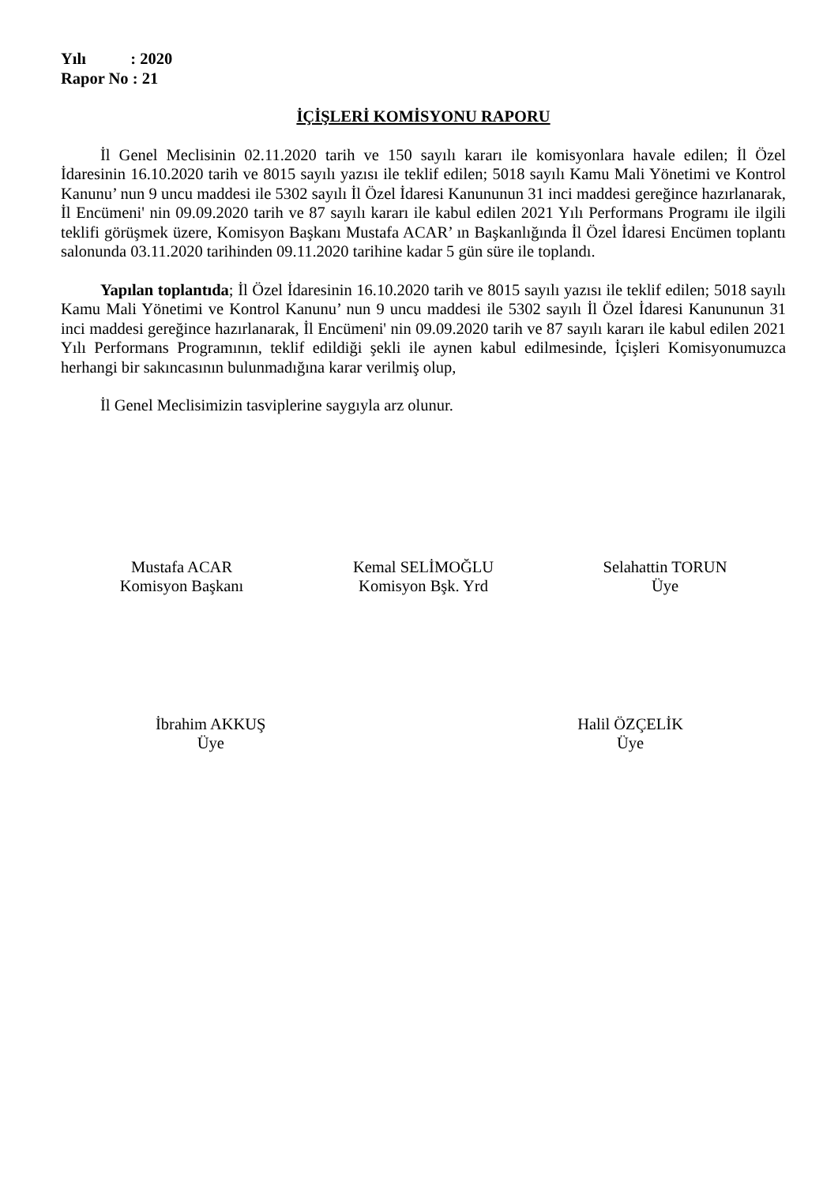Yılı : 2020
Rapor No : 21
İÇİŞLERİ KOMİSYONU RAPORU
İl Genel Meclisinin 02.11.2020 tarih ve 150 sayılı kararı ile komisyonlara havale edilen; İl Özel İdaresinin 16.10.2020 tarih ve 8015 sayılı yazısı ile teklif edilen; 5018 sayılı Kamu Mali Yönetimi ve Kontrol Kanunu’ nun 9 uncu maddesi ile 5302 sayılı İl Özel İdaresi Kanununun 31 inci maddesi gereğince hazırlanarak, İl Encümeni' nin 09.09.2020 tarih ve 87 sayılı kararı ile kabul edilen 2021 Yılı Performans Programı ile ilgili teklifi görüşmek üzere, Komisyon Başkanı Mustafa ACAR’ ın Başkanlığında İl Özel İdaresi Encümen toplantı salonunda 03.11.2020 tarihinden 09.11.2020 tarihine kadar 5 gün süre ile toplandı.
Yapılan toplantıda; İl Özel İdaresinin 16.10.2020 tarih ve 8015 sayılı yazısı ile teklif edilen; 5018 sayılı Kamu Mali Yönetimi ve Kontrol Kanunu’ nun 9 uncu maddesi ile 5302 sayılı İl Özel İdaresi Kanununun 31 inci maddesi gereğince hazırlanarak, İl Encümeni' nin 09.09.2020 tarih ve 87 sayılı kararı ile kabul edilen 2021 Yılı Performans Programının, teklif edildiği şekli ile aynen kabul edilmesinde, İçişleri Komisyonumuzca herhangi bir sakıncasının bulunmadığına karar verilmiş olup,
İl Genel Meclisimizin tasviplerine saygıyla arz olunur.
Mustafa ACAR
Komisyon Başkanı
Kemal SELİMOĞLU
Komisyon Bşk. Yrd
Selahattin TORUN
Üye
İbrahim AKKUŞ
Üye
Halil ÖZÇELİK
Üye